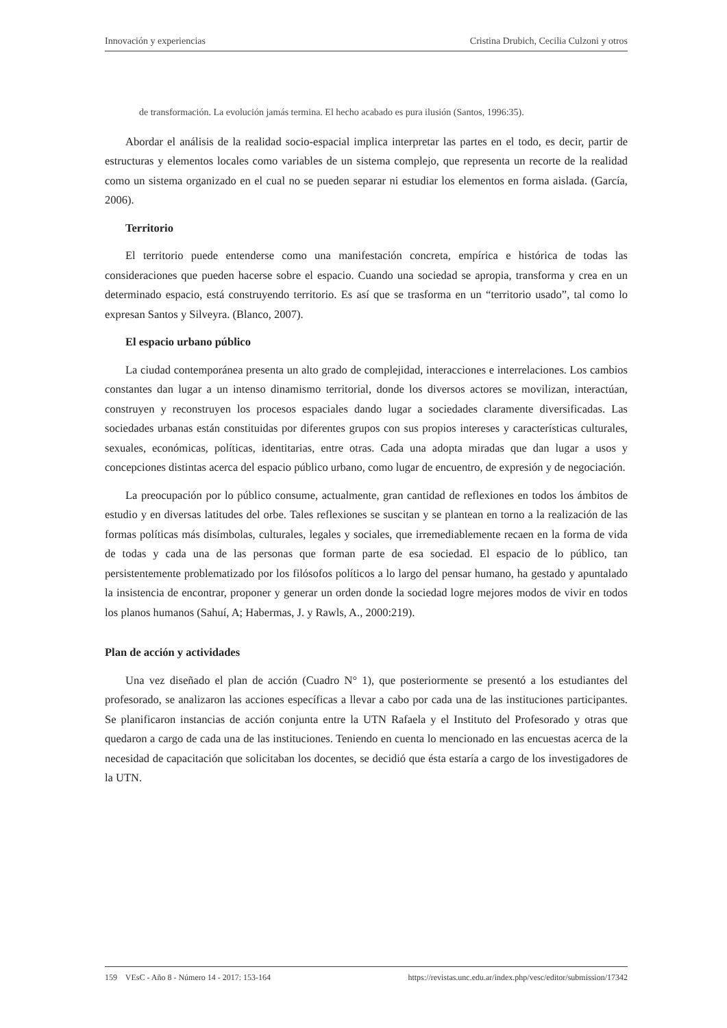Innovación y experiencias Cristina Drubich, Cecilia Culzoni y otros
de transformación. La evolución jamás termina. El hecho acabado es pura ilusión (Santos, 1996:35).
Abordar el análisis de la realidad socio-espacial implica interpretar las partes en el todo, es decir, partir de estructuras y elementos locales como variables de un sistema complejo, que representa un recorte de la realidad como un sistema organizado en el cual no se pueden separar ni estudiar los elementos en forma aislada. (García, 2006).
Territorio
El territorio puede entenderse como una manifestación concreta, empírica e histórica de todas las consideraciones que pueden hacerse sobre el espacio. Cuando una sociedad se apropia, transforma y crea en un determinado espacio, está construyendo territorio. Es así que se trasforma en un “territorio usado”, tal como lo expresan Santos y Silveyra. (Blanco, 2007).
El espacio urbano público
La ciudad contemporánea presenta un alto grado de complejidad, interacciones e interrelaciones. Los cambios constantes dan lugar a un intenso dinamismo territorial, donde los diversos actores se movilizan, interactúan, construyen y reconstruyen los procesos espaciales dando lugar a sociedades claramente diversificadas. Las sociedades urbanas están constituidas por diferentes grupos con sus propios intereses y características culturales, sexuales, económicas, políticas, identitarias, entre otras. Cada una adopta miradas que dan lugar a usos y concepciones distintas acerca del espacio público urbano, como lugar de encuentro, de expresión y de negociación.
La preocupación por lo público consume, actualmente, gran cantidad de reflexiones en todos los ámbitos de estudio y en diversas latitudes del orbe. Tales reflexiones se suscitan y se plantean en torno a la realización de las formas políticas más disímbolas, culturales, legales y sociales, que irremediablemente recaen en la forma de vida de todas y cada una de las personas que forman parte de esa sociedad. El espacio de lo público, tan persistentemente problematizado por los filósofos políticos a lo largo del pensar humano, ha gestado y apuntalado la insistencia de encontrar, proponer y generar un orden donde la sociedad logre mejores modos de vivir en todos los planos humanos (Sahuí, A; Habermas, J. y Rawls, A., 2000:219).
Plan de acción y actividades
Una vez diseñado el plan de acción (Cuadro N° 1), que posteriormente se presentó a los estudiantes del profesorado, se analizaron las acciones específicas a llevar a cabo por cada una de las instituciones participantes. Se planificaron instancias de acción conjunta entre la UTN Rafaela y el Instituto del Profesorado y otras que quedaron a cargo de cada una de las instituciones. Teniendo en cuenta lo mencionado en las encuestas acerca de la necesidad de capacitación que solicitaban los docentes, se decidió que ésta estaría a cargo de los investigadores de la UTN.
159 VEsC - Año 8 - Número 14 - 2017: 153-164 https://revistas.unc.edu.ar/index.php/vesc/editor/submission/17342